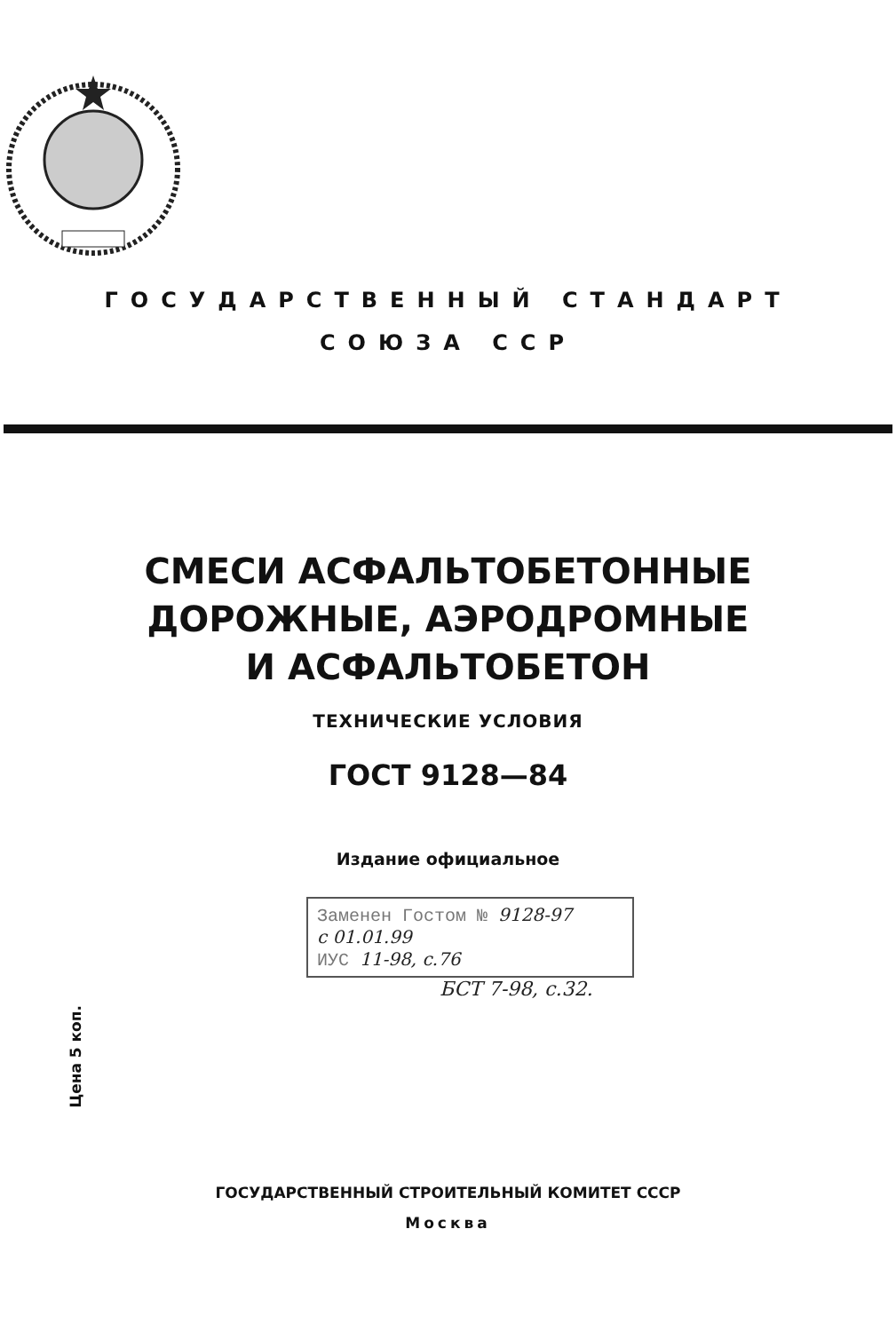ГОСУДАРСТВЕННЫЙ СТАНДАРТ
СОЮЗА ССР
СМЕСИ АСФАЛЬТОБЕТОННЫЕ
ДОРОЖНЫЕ, АЭРОДРОМНЫЕ
И АСФАЛЬТОБЕТОН
ТЕХНИЧЕСКИЕ УСЛОВИЯ
ГОСТ 9128—84
Издание официальное
Заменен Гостом № 9128-97
с 01.01.99
ИУС 11-98, с.76
БСТ 7-98, с.32.
Цена 5 коп.
ГОСУДАРСТВЕННЫЙ СТРОИТЕЛЬНЫЙ КОМИТЕТ СССР
Москва